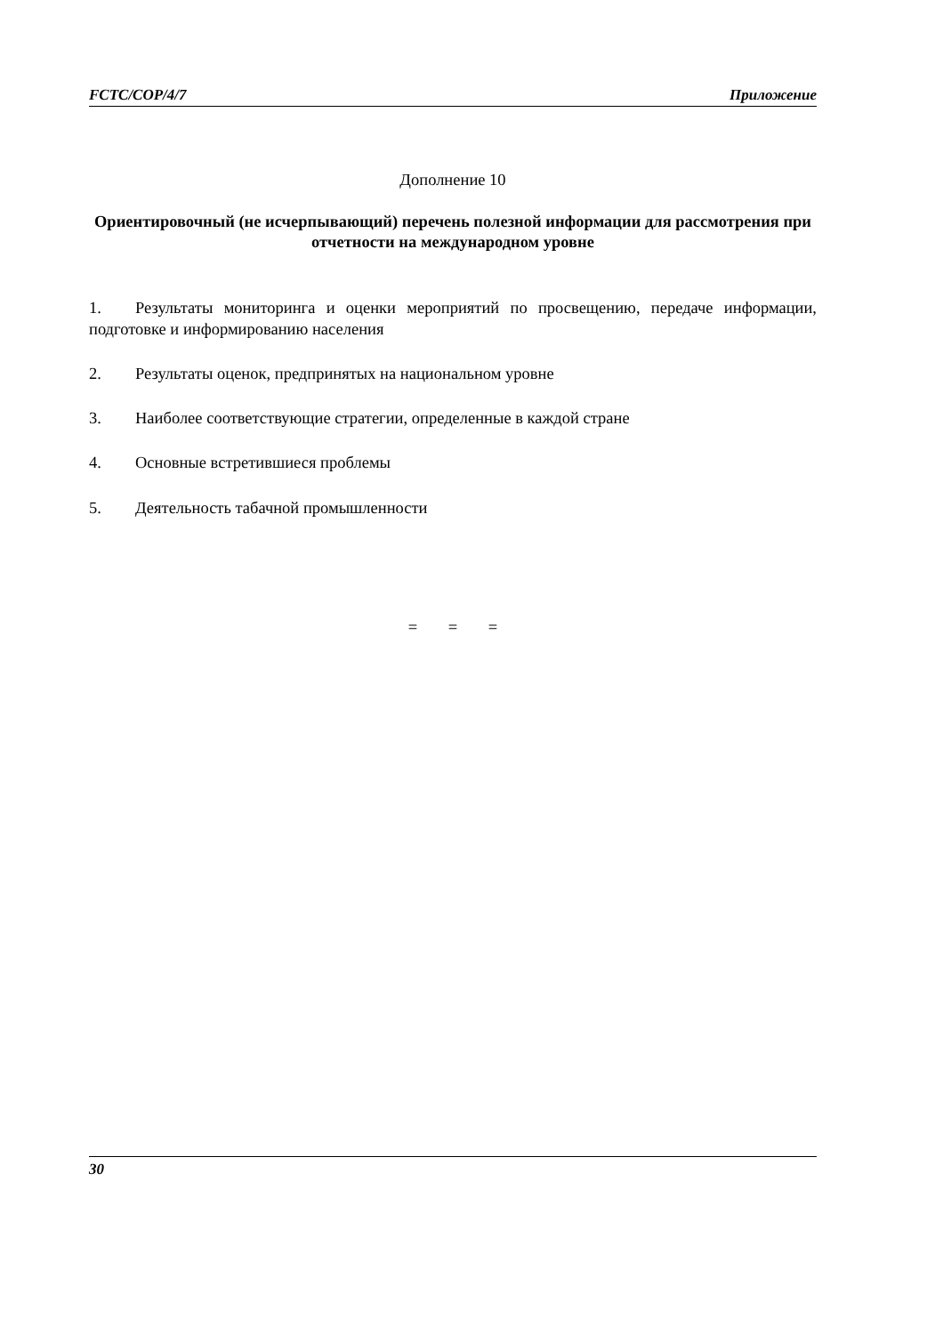FCTC/COP/4/7 Приложение
Дополнение 10
Ориентировочный (не исчерпывающий) перечень полезной информации для рассмотрения при отчетности на международном уровне
1. Результаты мониторинга и оценки мероприятий по просвещению, передаче информации, подготовке и информированию населения
2. Результаты оценок, предпринятых на национальном уровне
3. Наиболее соответствующие стратегии, определенные в каждой стране
4. Основные встретившиеся проблемы
5. Деятельность табачной промышленности
= = =
30